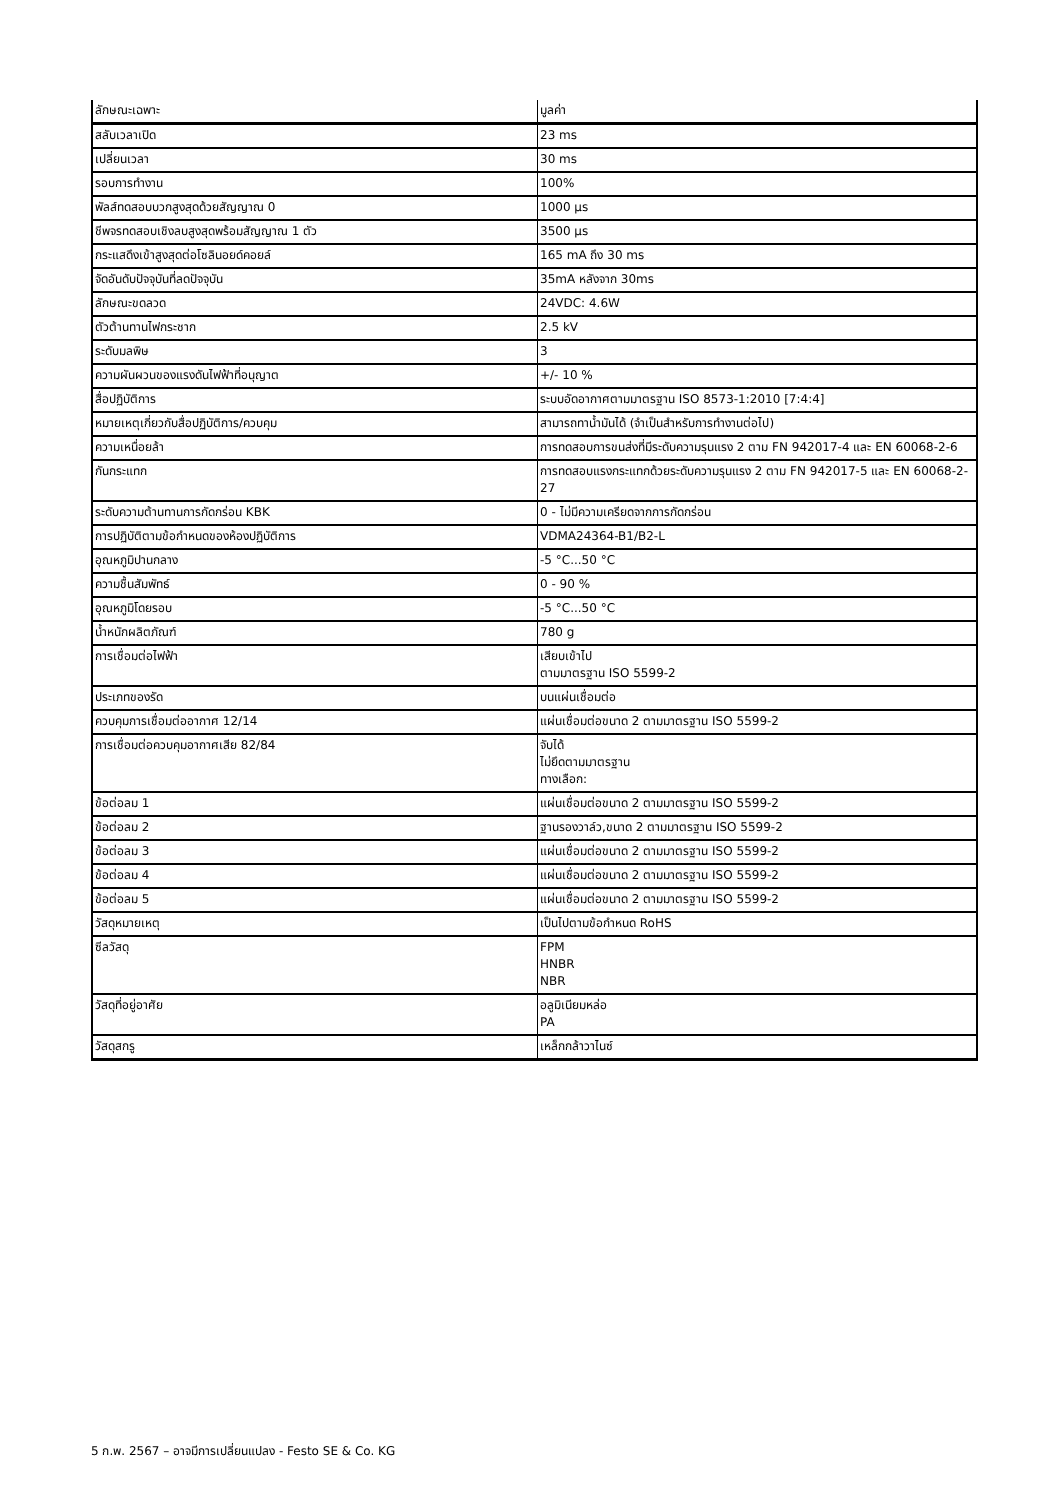| ลักษณะเฉพาะ | มูลค่า |
| --- | --- |
| สลับเวลาเปิด | 23 ms |
| เปลี่ยนเวลา | 30 ms |
| รอบการทำงาน | 100% |
| พัลส์ทดสอบบวกสูงสุดด้วยสัญญาณ 0 | 1000 µs |
| ชีพจรทดสอบเชิงลบสูงสุดพร้อมสัญญาณ 1 ตัว | 3500 µs |
| กระแสดึงเข้าสูงสุดต่อโซลินอยด์คอยล์ | 165 mA ถึง 30 ms |
| จัดอันดับปัจจุบันที่ลดปัจจุบัน | 35mA หลังจาก 30ms |
| ลักษณะขดลวด | 24VDC: 4.6W |
| ตัวต้านทานไฟกระชาก | 2.5 kV |
| ระดับมลพิษ | 3 |
| ความผันผวนของแรงดันไฟฟ้าที่อนุญาต | +/- 10 % |
| สื่อปฏิบัติการ | ระบบอัดอากาศตามมาตรฐาน ISO 8573-1:2010 [7:4:4] |
| หมายเหตุเกี่ยวกับสื่อปฏิบัติการ/ควบคุม | สามารถทาน้ำมันได้ (จำเป็นสำหรับการทำงานต่อไป) |
| ความเหนื่อยล้า | การทดสอบการขนส่งที่มีระดับความรุนแรง 2 ตาม FN 942017-4 และ EN 60068-2-6 |
| กันกระแทก | การทดสอบแรงกระแทกด้วยระดับความรุนแรง 2 ตาม FN 942017-5 และ EN 60068-2-27 |
| ระดับความต้านทานการกัดกร่อน KBK | 0 - ไม่มีความเครียดจากการกัดกร่อน |
| การปฏิบัติตามข้อกำหนดของห้องปฏิบัติการ | VDMA24364-B1/B2-L |
| อุณหภูมิปานกลาง | -5 °C...50 °C |
| ความชื้นสัมพัทธ์ | 0 - 90 % |
| อุณหภูมิโดยรอบ | -5 °C...50 °C |
| น้ำหนักผลิตภัณฑ์ | 780 g |
| การเชื่อมต่อไฟฟ้า | เสียบเข้าไป ตามมาตรฐาน ISO 5599-2 |
| ประเภทของรัด | บนแผ่นเชื่อมต่อ |
| ควบคุมการเชื่อมต่ออากาศ 12/14 | แผ่นเชื่อมต่อขนาด 2 ตามมาตรฐาน ISO 5599-2 |
| การเชื่อมต่อควบคุมอากาศเสีย 82/84 | จับได้ ไม่ยึดตามมาตรฐาน ทางเลือก: |
| ข้อต่อลม 1 | แผ่นเชื่อมต่อขนาด 2 ตามมาตรฐาน ISO 5599-2 |
| ข้อต่อลม 2 | ฐานรองวาล์ว,ขนาด 2 ตามมาตรฐาน ISO 5599-2 |
| ข้อต่อลม 3 | แผ่นเชื่อมต่อขนาด 2 ตามมาตรฐาน ISO 5599-2 |
| ข้อต่อลม 4 | แผ่นเชื่อมต่อขนาด 2 ตามมาตรฐาน ISO 5599-2 |
| ข้อต่อลม 5 | แผ่นเชื่อมต่อขนาด 2 ตามมาตรฐาน ISO 5599-2 |
| วัสดุหมายเหตุ | เป็นไปตามข้อกำหนด RoHS |
| ซีลวัสดุ | FPM HNBR NBR |
| วัสดุที่อยู่อาศัย | อลูมิเนียมหล่อ PA |
| วัสดุสกรู | เหล็กกล้าวาไนซ์ |
5 ก.พ. 2567 – อาจมีการเปลี่ยนแปลง - Festo SE & Co. KG